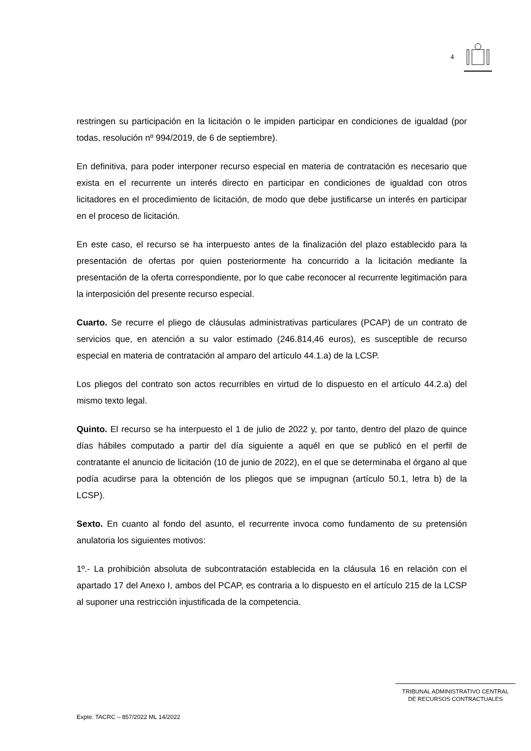4
restringen su participación en la licitación o le impiden participar en condiciones de igualdad (por todas, resolución nº 994/2019, de 6 de septiembre).
En definitiva, para poder interponer recurso especial en materia de contratación es necesario que exista en el recurrente un interés directo en participar en condiciones de igualdad con otros licitadores en el procedimiento de licitación, de modo que debe justificarse un interés en participar en el proceso de licitación.
En este caso, el recurso se ha interpuesto antes de la finalización del plazo establecido para la presentación de ofertas por quien posteriormente ha concurrido a la licitación mediante la presentación de la oferta correspondiente, por lo que cabe reconocer al recurrente legitimación para la interposición del presente recurso especial.
Cuarto. Se recurre el pliego de cláusulas administrativas particulares (PCAP) de un contrato de servicios que, en atención a su valor estimado (246.814,46 euros), es susceptible de recurso especial en materia de contratación al amparo del artículo 44.1.a) de la LCSP.
Los pliegos del contrato son actos recurribles en virtud de lo dispuesto en el artículo 44.2.a) del mismo texto legal.
Quinto. El recurso se ha interpuesto el 1 de julio de 2022 y, por tanto, dentro del plazo de quince días hábiles computado a partir del día siguiente a aquél en que se publicó en el perfil de contratante el anuncio de licitación (10 de junio de 2022), en el que se determinaba el órgano al que podía acudirse para la obtención de los pliegos que se impugnan (artículo 50.1, letra b) de la LCSP).
Sexto. En cuanto al fondo del asunto, el recurrente invoca como fundamento de su pretensión anulatoria los siguientes motivos:
1º.- La prohibición absoluta de subcontratación establecida en la cláusula 16 en relación con el apartado 17 del Anexo I, ambos del PCAP, es contraria a lo dispuesto en el artículo 215 de la LCSP al suponer una restricción injustificada de la competencia.
TRIBUNAL ADMINISTRATIVO CENTRAL
DE RECURSOS CONTRACTUALES
Expte. TACRC – 857/2022 ML 14/2022